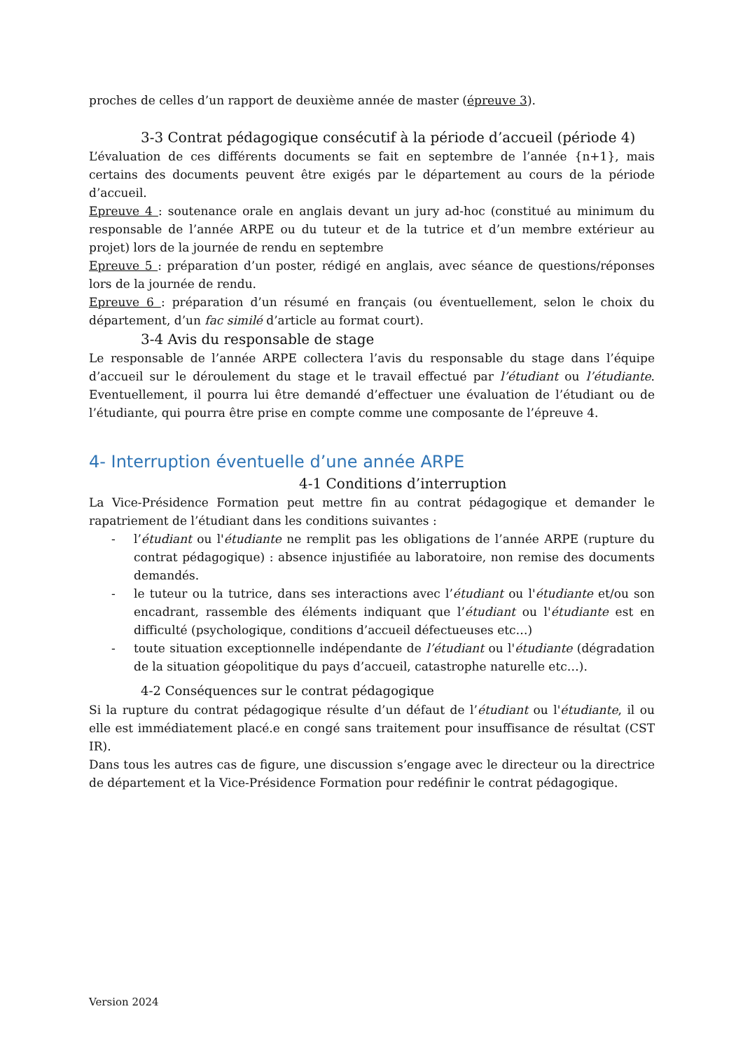proches de celles d’un rapport de deuxième année de master (épreuve 3).
3-3 Contrat pédagogique consécutif à la période d’accueil (période 4)
L’évaluation de ces différents documents se fait en septembre de l’année {n+1}, mais certains des documents peuvent être exigés par le département au cours de la période d’accueil.
Epreuve 4 : soutenance orale en anglais devant un jury ad-hoc (constitué au minimum du responsable de l’année ARPE ou du tuteur et de la tutrice et d’un membre extérieur au projet) lors de la journée de rendu en septembre
Epreuve 5 : préparation d’un poster, rédigé en anglais, avec séance de questions/réponses lors de la journée de rendu.
Epreuve 6 : préparation d’un résumé en français (ou éventuellement, selon le choix du département, d’un fac similé d’article au format court).
3-4 Avis du responsable de stage
Le responsable de l’année ARPE collectera l’avis du responsable du stage dans l’équipe d’accueil sur le déroulement du stage et le travail effectué par l’étudiant ou l’étudiante. Eventuellement, il pourra lui être demandé d’effectuer une évaluation de l’étudiant ou de l’étudiante, qui pourra être prise en compte comme une composante de l’épreuve 4.
4- Interruption éventuelle d’une année ARPE
4-1 Conditions d’interruption
La Vice-Présidence Formation peut mettre fin au contrat pédagogique et demander le rapatriement de l’étudiant dans les conditions suivantes :
- l’étudiant ou l'étudiante ne remplit pas les obligations de l’année ARPE (rupture du contrat pédagogique) : absence injustifiée au laboratoire, non remise des documents demandés.
- le tuteur ou la tutrice, dans ses interactions avec l’étudiant ou l'étudiante et/ou son encadrant, rassemble des éléments indiquant que l’étudiant ou l'étudiante est en difficulté (psychologique, conditions d’accueil défectueuses etc…)
- toute situation exceptionnelle indépendante de l’étudiant ou l'étudiante (dégradation de la situation géopolitique du pays d’accueil, catastrophe naturelle etc…).
4-2 Conséquences sur le contrat pédagogique
Si la rupture du contrat pédagogique résulte d’un défaut de l’étudiant ou l'étudiante, il ou elle est immédiatement placé.e en congé sans traitement pour insuffisance de résultat (CST IR).
Dans tous les autres cas de figure, une discussion s’engage avec le directeur ou la directrice de département et la Vice-Présidence Formation pour redéfinir le contrat pédagogique.
Version 2024